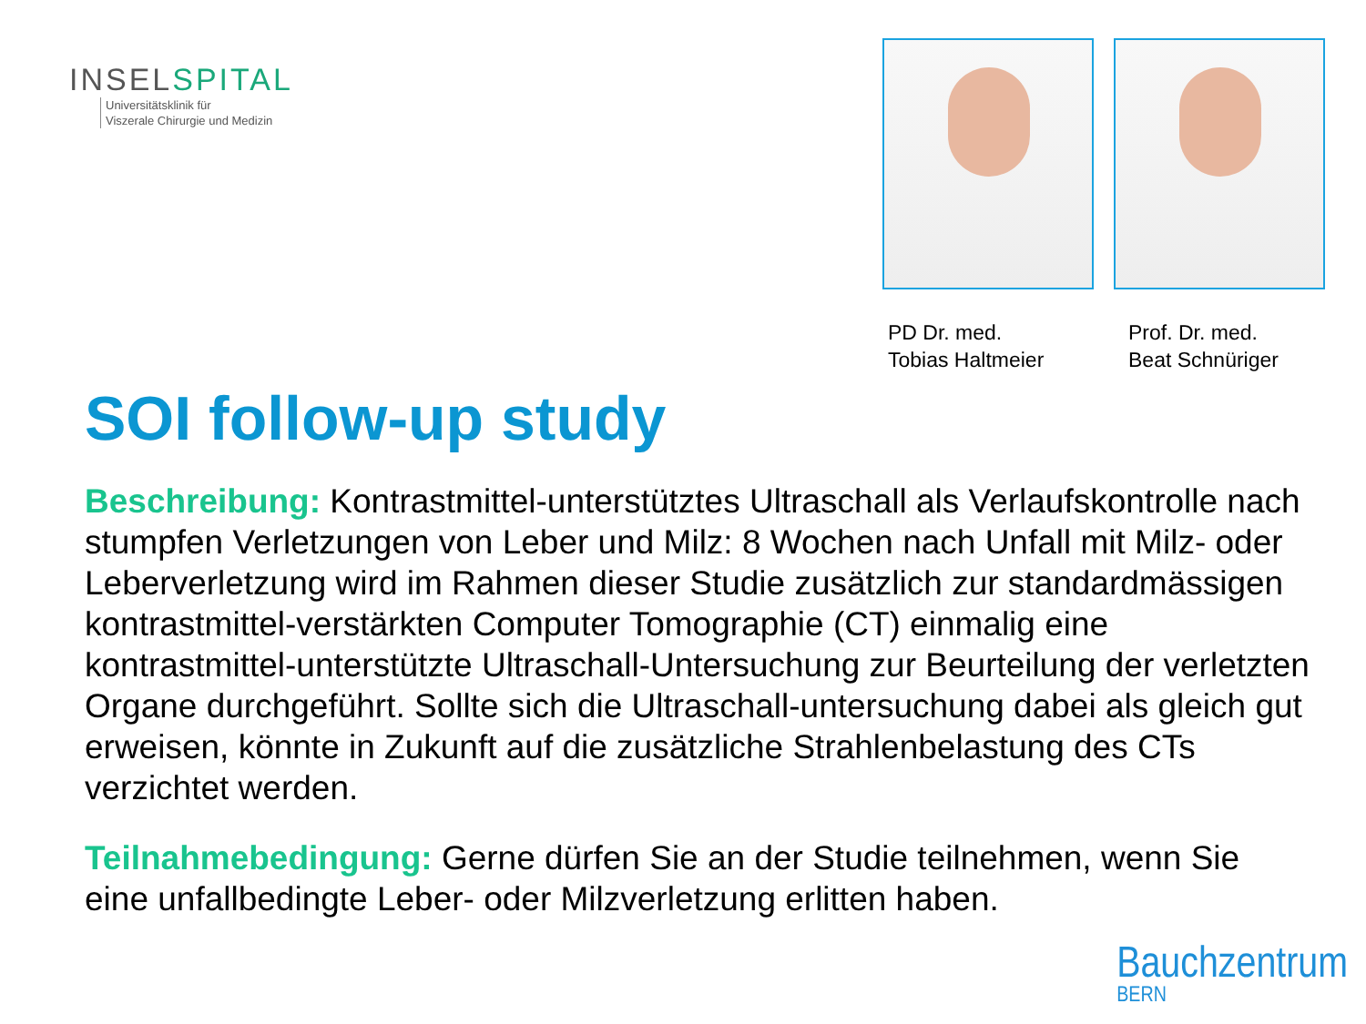INSELSPITAL
Universitätsklinik für
Viszerale Chirurgie und Medizin
PD Dr. med.
Tobias Haltmeier
Prof. Dr. med.
Beat Schnüriger
SOI follow-up study
Beschreibung: Kontrastmittel-unterstütztes Ultraschall als Verlaufskontrolle nach stumpfen Verletzungen von Leber und Milz: 8 Wochen nach Unfall mit Milz- oder Leberverletzung wird im Rahmen dieser Studie zusätzlich zur standardmässigen kontrastmittel-verstärkten Computer Tomographie (CT) einmalig eine kontrastmittel-unterstützte Ultraschall-Untersuchung zur Beurteilung der verletzten Organe durchgeführt. Sollte sich die Ultraschall-untersuchung dabei als gleich gut erweisen, könnte in Zukunft auf die zusätzliche Strahlenbelastung des CTs verzichtet werden.
Teilnahmebedingung: Gerne dürfen Sie an der Studie teilnehmen, wenn Sie eine unfallbedingte Leber- oder Milzverletzung erlitten haben.
Bauchzentrum
BERN